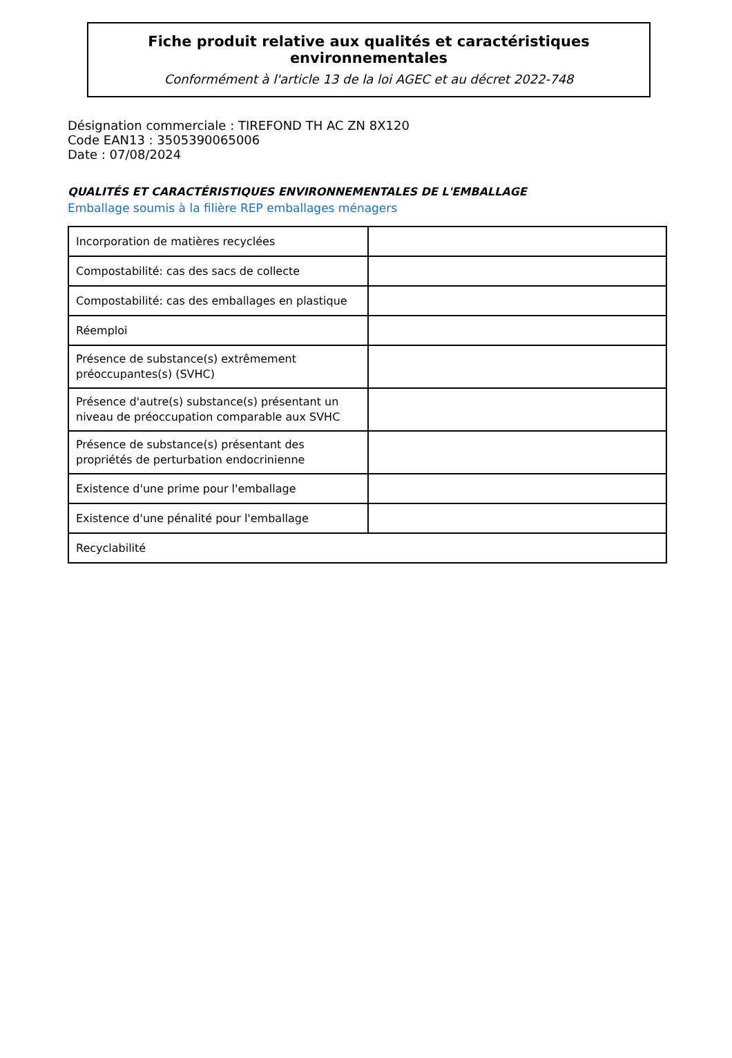Fiche produit relative aux qualités et caractéristiques environnementales
Conformément à l'article 13 de la loi AGEC et au décret 2022-748
Désignation commerciale : TIREFOND TH AC ZN 8X120
Code EAN13 : 3505390065006
Date : 07/08/2024
QUALITÉS ET CARACTÉRISTIQUES ENVIRONNEMENTALES DE L'EMBALLAGE
Emballage soumis à la filière REP emballages ménagers
| Incorporation de matières recyclées | |
| Compostabilité: cas des sacs de collecte | |
| Compostabilité: cas des emballages en plastique | |
| Réemploi | |
| Présence de substance(s) extrêmement préoccupantes(s) (SVHC) | |
| Présence d'autre(s) substance(s) présentant un niveau de préoccupation comparable aux SVHC | |
| Présence de substance(s) présentant des propriétés de perturbation endocrinienne | |
| Existence d'une prime pour l'emballage | |
| Existence d'une pénalité pour l'emballage | |
| Recyclabilité | |